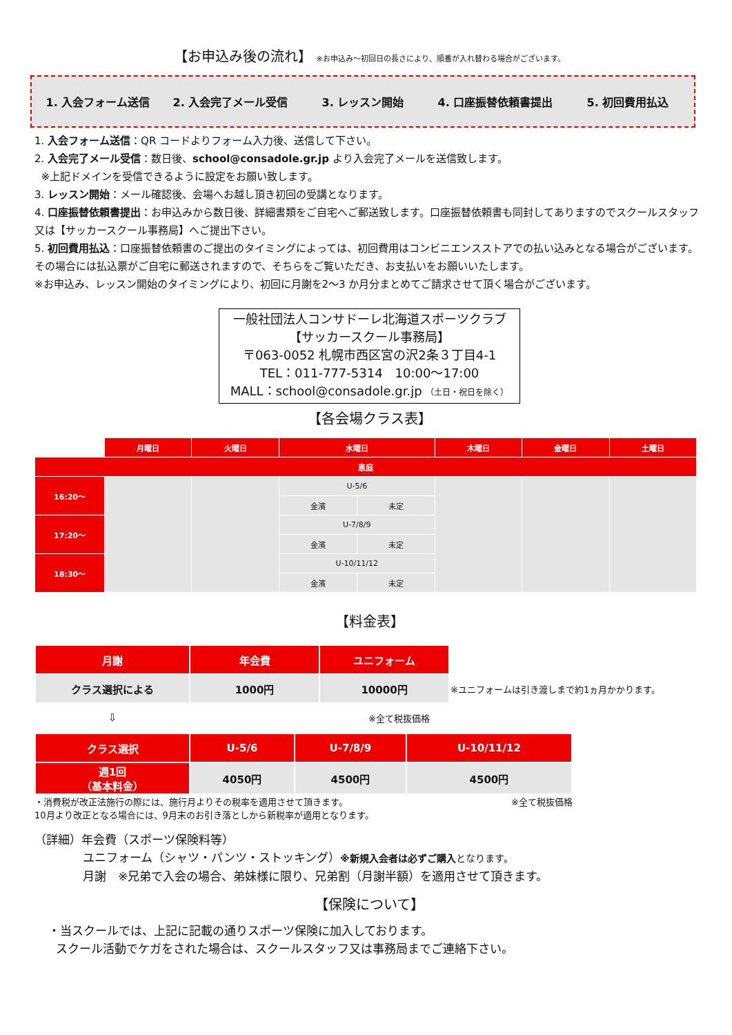【お申込み後の流れ】 ※お申込み～初回日の長さにより、順番が入れ替わる場合がございます。
1. 入会フォーム送信 2. 入会完了メール受信 3. レッスン開始 4. 口座振替依頼書提出 5. 初回費用払込
1. 入会フォーム送信：QR コードよりフォーム入力後、送信して下さい。
2. 入会完了メール受信：数日後、school@consadole.gr.jp より入会完了メールを送信致します。
※上記ドメインを受信できるように設定をお願い致します。
3. レッスン開始：メール確認後、会場へお越し頂き初回の受講となります。
4. 口座振替依頼書提出：お申込みから数日後、詳細書類をご自宅へご郵送致します。口座振替依頼書も同封してありますのでスクールスタッフ又は【サッカースクール事務局】へご提出下さい。
5. 初回費用払込：口座振替依頼書のご提出のタイミングによっては、初回費用はコンビニエンスストアでの払い込みとなる場合がございます。その場合には払込票がご自宅に郵送されますので、そちらをご覧いただき、お支払いをお願いいたします。
※お申込み、レッスン開始のタイミングにより、初回に月謝を2～3 か月分まとめてご請求させて頂く場合がございます。
一般社団法人コンサドーレ北海道スポーツクラブ
【サッカースクール事務局】
〒063-0052 札幌市西区宮の沢2条３丁目4-1
TEL：011-777-5314　10:00～17:00
MALL：school@consadole.gr.jp （土日・祝日を除く）
【各会場クラス表】
| | 月曜日 | 火曜日 | 水曜日 | | 木曜日 | 金曜日 | 土曜日 |
| --- | --- | --- | --- | --- | --- | --- | --- |
| 恵庭 | | | | | | | |
| 16:20～ | | | U-5/6 | | | | |
| | | | 金濱 | 未定 | | | |
| 17:20～ | | | U-7/8/9 | | | | |
| | | | 金濱 | 未定 | | | |
| 18:30～ | | | U-10/11/12 | | | | |
| | | | 金濱 | 未定 | | | |
【料金表】
| 月謝 | 年会費 | ユニフォーム | |
| クラス選択による | 1000円 | 10000円 | ※ユニフォームは引き渡しまで約1ヵ月かかります。 |
| ⇩ | | ※全て税抜価格 | |
| クラス選択 | U-5/6 | U-7/8/9 | U-10/11/12 |
| 週1回 （基本料金） | 4050円 | 4500円 | 4500円 |
・消費税が改正法施行の際には、施行月よりその税率を適用させて頂きます。
10月より改正となる場合には、9月末のお引き落としから新税率が適用となります。 ※全て税抜価格
（詳細）年会費（スポーツ保険料等）
ユニフォーム（シャツ・パンツ・ストッキング）※新規入会者は必ずご購入となります。
月謝　※兄弟で入会の場合、弟妹様に限り、兄弟割（月謝半額）を適用させて頂きます。
【保険について】
・当スクールでは、上記に記載の通りスポーツ保険に加入しております。
スクール活動でケガをされた場合は、スクールスタッフ又は事務局までご連絡下さい。